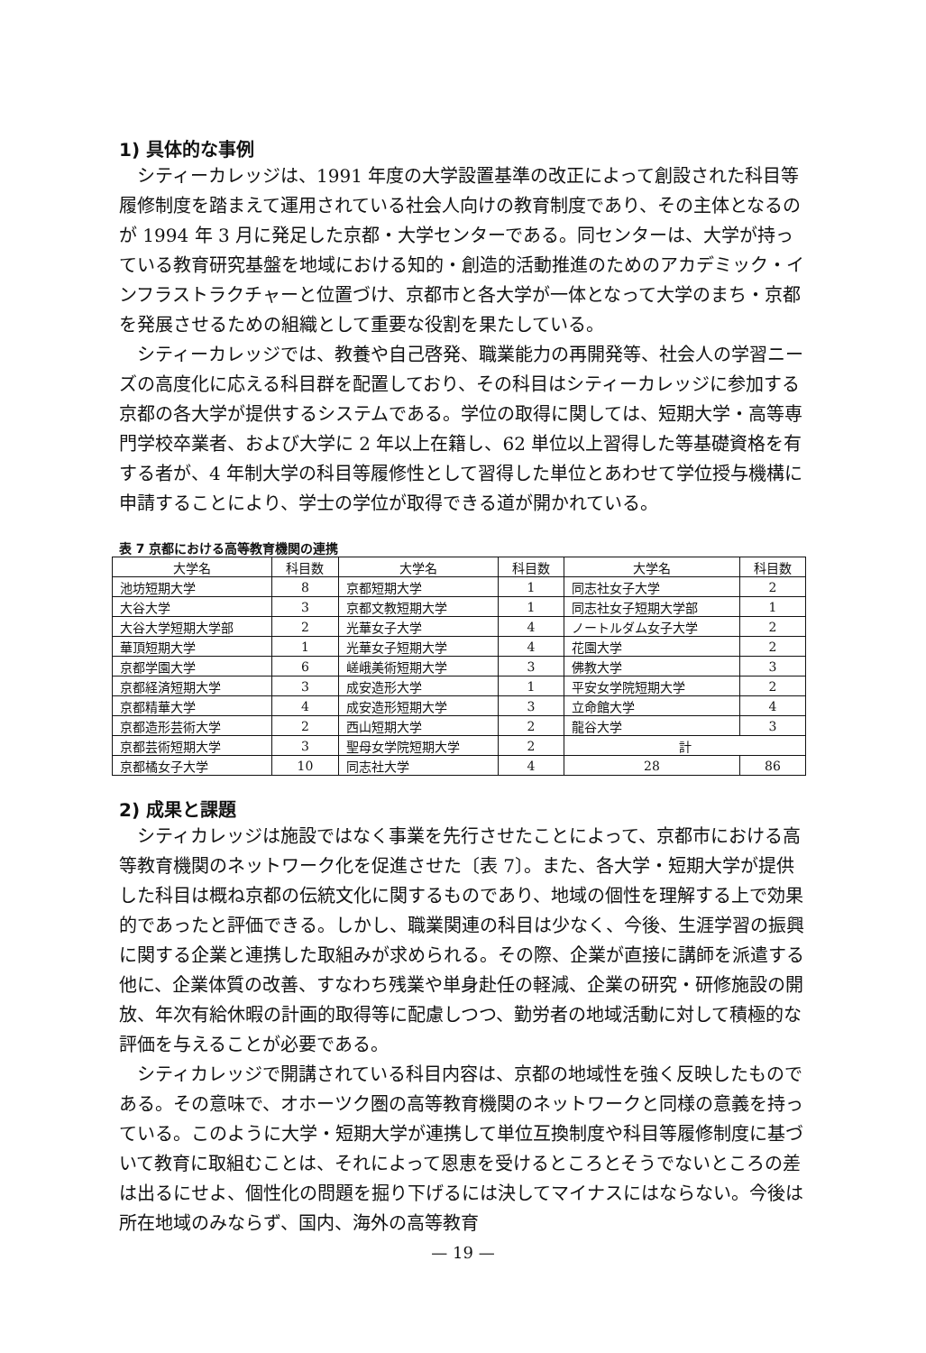1) 具体的な事例
シティーカレッジは、1991 年度の大学設置基準の改正によって創設された科目等履修制度を踏まえて運用されている社会人向けの教育制度であり、その主体となるのが 1994 年 3 月に発足した京都・大学センターである。同センターは、大学が持っている教育研究基盤を地域における知的・創造的活動推進のためのアカデミック・インフラストラクチャーと位置づけ、京都市と各大学が一体となって大学のまち・京都を発展させるための組織として重要な役割を果たしている。
シティーカレッジでは、教養や自己啓発、職業能力の再開発等、社会人の学習ニーズの高度化に応える科目群を配置しており、その科目はシティーカレッジに参加する京都の各大学が提供するシステムである。学位の取得に関しては、短期大学・高等専門学校卒業者、および大学に 2 年以上在籍し、62 単位以上習得した等基礎資格を有する者が、4 年制大学の科目等履修性として習得した単位とあわせて学位授与機構に申請することにより、学士の学位が取得できる道が開かれている。
表 7 京都における高等教育機関の連携
| 大学名 | 科目数 | 大学名 | 科目数 | 大学名 | 科目数 |
| --- | --- | --- | --- | --- | --- |
| 池坊短期大学 | 8 | 京都短期大学 | 1 | 同志社女子大学 | 2 |
| 大谷大学 | 3 | 京都文教短期大学 | 1 | 同志社女子短期大学部 | 1 |
| 大谷大学短期大学部 | 2 | 光華女子大学 | 4 | ノートルダム女子大学 | 2 |
| 華頂短期大学 | 1 | 光華女子短期大学 | 4 | 花園大学 | 2 |
| 京都学園大学 | 6 | 嵯峨美術短期大学 | 3 | 佛教大学 | 3 |
| 京都経済短期大学 | 3 | 成安造形大学 | 1 | 平安女学院短期大学 | 2 |
| 京都精華大学 | 4 | 成安造形短期大学 | 3 | 立命館大学 | 4 |
| 京都造形芸術大学 | 2 | 西山短期大学 | 2 | 龍谷大学 | 3 |
| 京都芸術短期大学 | 3 | 聖母女学院短期大学 | 2 | 計 | |
| 京都橘女子大学 | 10 | 同志社大学 | 4 | 28 | 86 |
2) 成果と課題
シティカレッジは施設ではなく事業を先行させたことによって、京都市における高等教育機関のネットワーク化を促進させた〔表 7〕。また、各大学・短期大学が提供した科目は概ね京都の伝統文化に関するものであり、地域の個性を理解する上で効果的であったと評価できる。しかし、職業関連の科目は少なく、今後、生涯学習の振興に関する企業と連携した取組みが求められる。その際、企業が直接に講師を派遣する他に、企業体質の改善、すなわち残業や単身赴任の軽減、企業の研究・研修施設の開放、年次有給休暇の計画的取得等に配慮しつつ、勤労者の地域活動に対して積極的な評価を与えることが必要である。
シティカレッジで開講されている科目内容は、京都の地域性を強く反映したものである。その意味で、オホーツク圏の高等教育機関のネットワークと同様の意義を持っている。このように大学・短期大学が連携して単位互換制度や科目等履修制度に基づいて教育に取組むことは、それによって恩恵を受けるところとそうでないところの差は出るにせよ、個性化の問題を掘り下げるには決してマイナスにはならない。今後は所在地域のみならず、国内、海外の高等教育
— 19 —